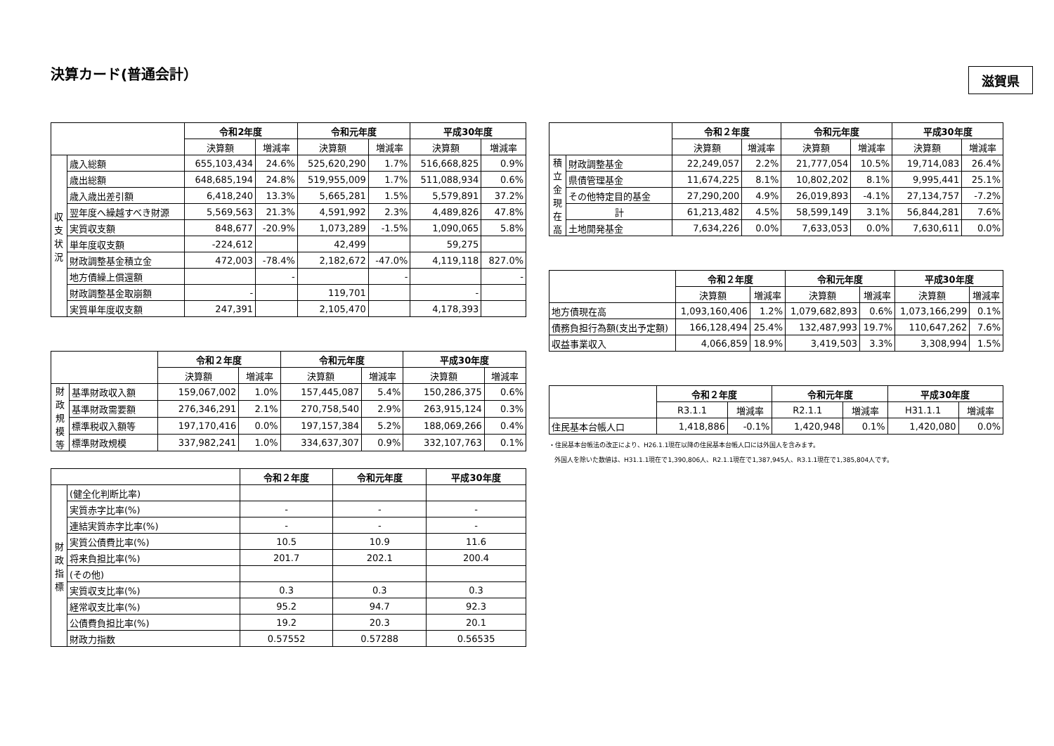決算カード(普通会計）
滋賀県
| | | 令和2年度 | | 令和元年度 | | 平成30年度 | |
| | | 決算額 | 増減率 | 決算額 | 増減率 | 決算額 | 増減率 |
| 収 支 状 況 | 歳入総額 | 655,103,434 | 24.6% | 525,620,290 | 1.7% | 516,668,825 | 0.9% |
| | 歳出総額 | 648,685,194 | 24.8% | 519,955,009 | 1.7% | 511,088,934 | 0.6% |
| | 歳入歳出差引額 | 6,418,240 | 13.3% | 5,665,281 | 1.5% | 5,579,891 | 37.2% |
| | 翌年度へ繰越すべき財源 | 5,569,563 | 21.3% | 4,591,992 | 2.3% | 4,489,826 | 47.8% |
| | 実質収支額 | 848,677 | -20.9% | 1,073,289 | -1.5% | 1,090,065 | 5.8% |
| | 単年度収支額 | -224,612 | | 42,499 | | 59,275 | |
| | 財政調整基金積立金 | 472,003 | -78.4% | 2,182,672 | -47.0% | 4,119,118 | 827.0% |
| | 地方債繰上償還額 | | - | | - | | - |
| | 財政調整基金取崩額 | - | | 119,701 | | - | |
| | 実質単年度収支額 | 247,391 | | 2,105,470 | | 4,178,393 | |
| | | 令和２年度 | | 令和元年度 | | 平成30年度 | |
| | | 決算額 | 増減率 | 決算額 | 増減率 | 決算額 | 増減率 |
| 財 政 規 模 等 | 基準財政収入額 | 159,067,002 | 1.0% | 157,445,087 | 5.4% | 150,286,375 | 0.6% |
| | 基準財政需要額 | 276,346,291 | 2.1% | 270,758,540 | 2.9% | 263,915,124 | 0.3% |
| | 標準税収入額等 | 197,170,416 | 0.0% | 197,157,384 | 5.2% | 188,069,266 | 0.4% |
| | 標準財政規模 | 337,982,241 | 1.0% | 334,637,307 | 0.9% | 332,107,763 | 0.1% |
| | | 令和２年度 | 令和元年度 | 平成30年度 |
| 財 政 指 標 | (健全化判断比率) | | | |
| | 実質赤字比率(%) | - | - | - |
| | 連結実質赤字比率(%) | - | - | - |
| | 実質公債費比率(%) | 10.5 | 10.9 | 11.6 |
| | 将来負担比率(%) | 201.7 | 202.1 | 200.4 |
| | (その他) | | | |
| | 実質収支比率(%) | 0.3 | 0.3 | 0.3 |
| | 経常収支比率(%) | 95.2 | 94.7 | 92.3 |
| | 公債費負担比率(%) | 19.2 | 20.3 | 20.1 |
| | 財政力指数 | 0.57552 | 0.57288 | 0.56535 |
| | | 令和２年度 | | 令和元年度 | | 平成30年度 | |
| | | 決算額 | 増減率 | 決算額 | 増減率 | 決算額 | 増減率 |
| 積 立 金 現 在 高 | 財政調整基金 | 22,249,057 | 2.2% | 21,777,054 | 10.5% | 19,714,083 | 26.4% |
| | 県債管理基金 | 11,674,225 | 8.1% | 10,802,202 | 8.1% | 9,995,441 | 25.1% |
| | その他特定目的基金 | 27,290,200 | 4.9% | 26,019,893 | -4.1% | 27,134,757 | -7.2% |
| | 計 | 61,213,482 | 4.5% | 58,599,149 | 3.1% | 56,844,281 | 7.6% |
| | 土地開発基金 | 7,634,226 | 0.0% | 7,633,053 | 0.0% | 7,630,611 | 0.0% |
| | 令和２年度 | | 令和元年度 | | 平成30年度 | |
| | 決算額 | 増減率 | 決算額 | 増減率 | 決算額 | 増減率 |
| 地方債現在高 | 1,093,160,406 | 1.2% | 1,079,682,893 | 0.6% | 1,073,166,299 | 0.1% |
| 債務負担行為額(支出予定額) | 166,128,494 | 25.4% | 132,487,993 | 19.7% | 110,647,262 | 7.6% |
| 収益事業収入 | 4,066,859 | 18.9% | 3,419,503 | 3.3% | 3,308,994 | 1.5% |
| | 令和２年度 | | 令和元年度 | | 平成30年度 | |
| | R3.1.1 | 増減率 | R2.1.1 | 増減率 | H31.1.1 | 増減率 |
| 住民基本台帳人口 | 1,418,886 | -0.1% | 1,420,948 | 0.1% | 1,420,080 | 0.0% |
・住民基本台帳法の改正により、H26.1.1現在以降の住民基本台帳人口には外国人を含みます。
外国人を除いた数値は、H31.1.1現在で1,390,806人、R2.1.1現在で1,387,945人、R3.1.1現在で1,385,804人です。